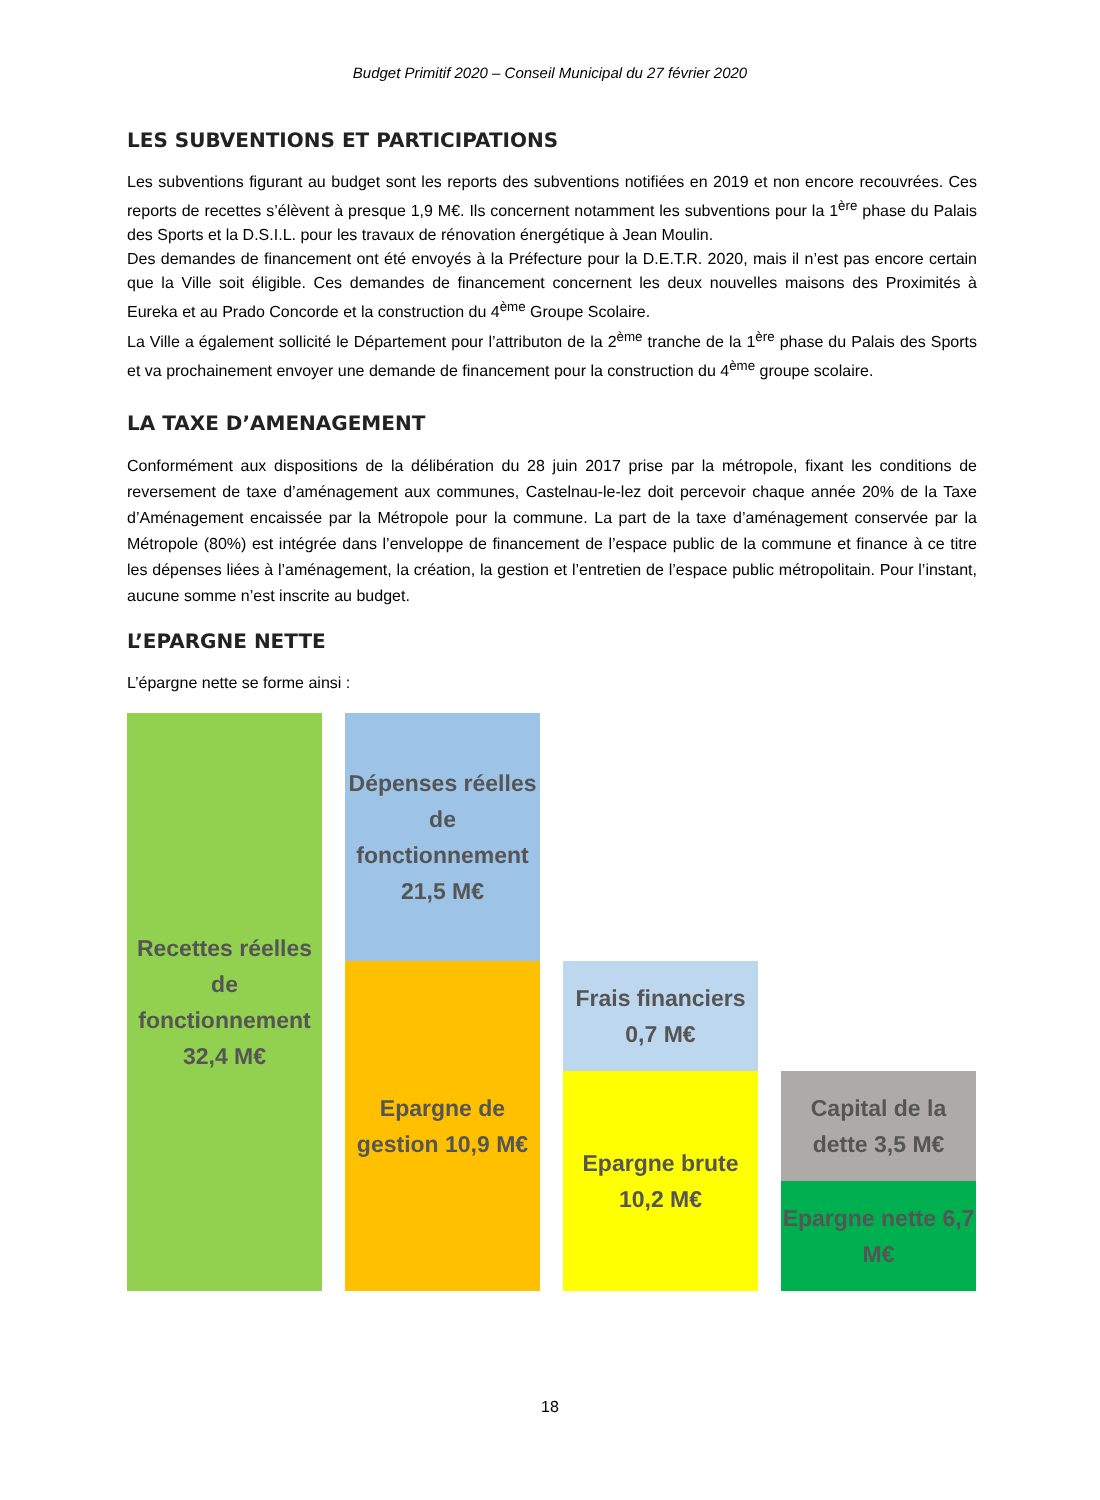Budget Primitif 2020 – Conseil Municipal du 27 février 2020
LES SUBVENTIONS ET PARTICIPATIONS
Les subventions figurant au budget sont les reports des subventions notifiées en 2019 et non encore recouvrées. Ces reports de recettes s’élèvent à presque 1,9 M€. Ils concernent notamment les subventions pour la 1<sup>ère</sup> phase du Palais des Sports et la D.S.I.L. pour les travaux de rénovation énergétique à Jean Moulin.
Des demandes de financement ont été envoyés à la Préfecture pour la D.E.T.R. 2020, mais il n’est pas encore certain que la Ville soit éligible. Ces demandes de financement concernent les deux nouvelles maisons des Proximités à Eureka et au Prado Concorde et la construction du 4<sup>ème</sup> Groupe Scolaire.
La Ville a également sollicité le Département pour l’attributon de la 2<sup>ème</sup> tranche de la 1<sup>ère</sup> phase du Palais des Sports et va prochainement envoyer une demande de financement pour la construction du 4<sup>ème</sup> groupe scolaire.
LA TAXE D’AMENAGEMENT
Conformément aux dispositions de la délibération du 28 juin 2017 prise par la métropole, fixant les conditions de reversement de taxe d’aménagement aux communes, Castelnau-le-lez doit percevoir chaque année 20% de la Taxe d’Aménagement encaissée par la Métropole pour la commune. La part de la taxe d’aménagement conservée par la Métropole (80%) est intégrée dans l’enveloppe de financement de l’espace public de la commune et finance à ce titre les dépenses liées à l’aménagement, la création, la gestion et l’entretien de l’espace public métropolitain. Pour l’instant, aucune somme n’est inscrite au budget.
L’EPARGNE NETTE
L’épargne nette se forme ainsi :
Recettes réelles de fonctionnement 32,4 M€
Dépenses réelles de fonctionnement 21,5 M€
Epargne de gestion 10,9 M€
Frais financiers 0,7 M€
Epargne brute 10,2 M€
Capital de la dette 3,5 M€
Epargne nette 6,7 M€
18